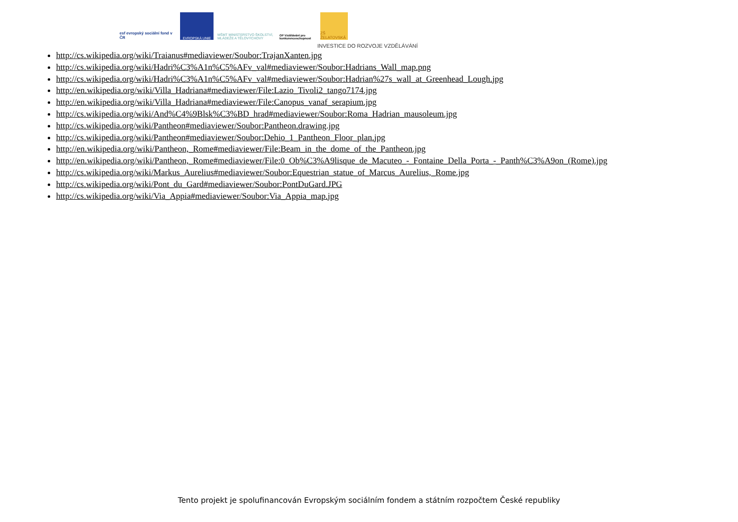esf evropský sociální fond v ČR
EVROPSKÁ UNIE MŠMT MINISTERSTVO ŠKOLSTVÍ, MLÁDEŽE A TĚLOVÝCHOVY
OP Vzdělávání pro konkurenceschopnost
ZŠ ŽELATOVSKÁ
INVESTICE DO ROZVOJE VZDĚLÁVÁNÍ
http://cs.wikipedia.org/wiki/Traianus#mediaviewer/Soubor:TrajanXanten.jpg
http://cs.wikipedia.org/wiki/Hadri%C3%A1n%C5%AFv_val#mediaviewer/Soubor:Hadrians_Wall_map.png
http://cs.wikipedia.org/wiki/Hadri%C3%A1n%C5%AFv_val#mediaviewer/Soubor:Hadrian%27s_wall_at_Greenhead_Lough.jpg
http://en.wikipedia.org/wiki/Villa_Hadriana#mediaviewer/File:Lazio_Tivoli2_tango7174.jpg
http://en.wikipedia.org/wiki/Villa_Hadriana#mediaviewer/File:Canopus_vanaf_serapium.jpg
http://cs.wikipedia.org/wiki/And%C4%9Blsk%C3%BD_hrad#mediaviewer/Soubor:Roma_Hadrian_mausoleum.jpg
http://cs.wikipedia.org/wiki/Pantheon#mediaviewer/Soubor:Pantheon.drawing.jpg
http://cs.wikipedia.org/wiki/Pantheon#mediaviewer/Soubor:Dehio_1_Pantheon_Floor_plan.jpg
http://en.wikipedia.org/wiki/Pantheon,_Rome#mediaviewer/File:Beam_in_the_dome_of_the_Pantheon.jpg
http://en.wikipedia.org/wiki/Pantheon,_Rome#mediaviewer/File:0_Ob%C3%A9lisque_de_Macuteo_-_Fontaine_Della_Porta_-_Panth%C3%A9on_(Rome).jpg
http://cs.wikipedia.org/wiki/Markus_Aurelius#mediaviewer/Soubor:Equestrian_statue_of_Marcus_Aurelius,_Rome.jpg
http://cs.wikipedia.org/wiki/Pont_du_Gard#mediaviewer/Soubor:PontDuGard.JPG
http://cs.wikipedia.org/wiki/Via_Appia#mediaviewer/Soubor:Via_Appia_map.jpg
Tento projekt je spolufinancován Evropským sociálním fondem a státním rozpočtem České republiky